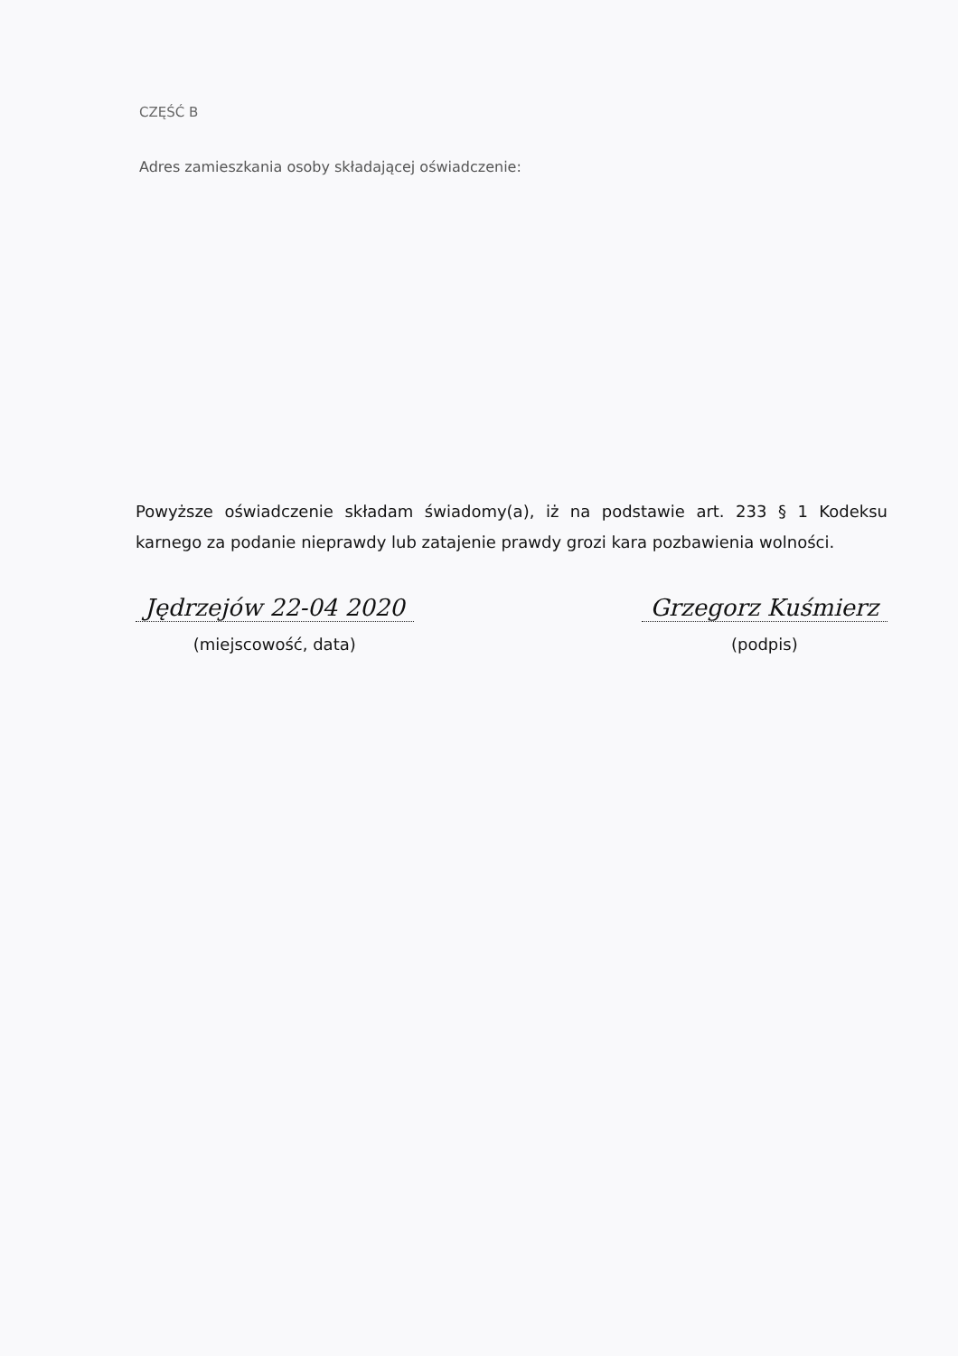CZĘŚĆ B
Adres zamieszkania osoby składającej oświadczenie:
Powyższe oświadczenie składam świadomy(a), iż na podstawie art. 233 § 1 Kodeksu karnego za podanie nieprawdy lub zatajenie prawdy grozi kara pozbawienia wolności.
Jędrzejów 22-04 2020
(miejscowość, data)
Grzegorz Kuśmierz
(podpis)